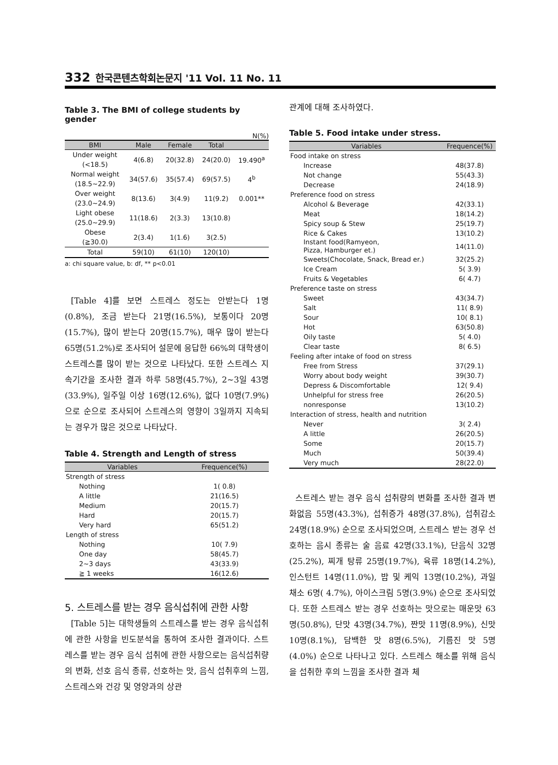332 한국콘텐츠학회논문지 '11 Vol. 11 No. 11
Table 3. The BMI of college students by gender
N(%)
| BMI | Male | Female | Total | |
| --- | --- | --- | --- | --- |
| Under weight (<18.5) | 4(6.8) | 20(32.8) | 24(20.0) | 19.490<sup>a</sup> |
| Normal weight (18.5~22.9) | 34(57.6) | 35(57.4) | 69(57.5) | 4<sup>b</sup> |
| Over weight (23.0~24.9) | 8(13.6) | 3(4.9) | 11(9.2) | 0.001** |
| Light obese (25.0~29.9) | 11(18.6) | 2(3.3) | 13(10.8) | |
| Obese (≧30.0) | 2(3.4) | 1(1.6) | 3(2.5) | |
| Total | 59(10) | 61(10) | 120(10) | |
a: chi square value, b: df, ** p<0.01
[Table 4]를 보면 스트레스 정도는 안받는다 1명(0.8%), 조금 받는다 21명(16.5%), 보통이다 20명(15.7%), 많이 받는다 20명(15.7%), 매우 많이 받는다 65명(51.2%)로 조사되어 설문에 응답한 66%의 대학생이 스트레스를 많이 받는 것으로 나타났다. 또한 스트레스 지속기간을 조사한 결과 하루 58명(45.7%), 2~3일 43명(33.9%), 일주일 이상 16명(12.6%), 없다 10명(7.9%)으로 순으로 조사되어 스트레스의 영향이 3일까지 지속되는 경우가 많은 것으로 나타났다.
Table 4. Strength and Length of stress
| Variables | Frequence(%) |
| --- | --- |
| Strength of stress | |
| Nothing | 1( 0.8) |
| A little | 21(16.5) |
| Medium | 20(15.7) |
| Hard | 20(15.7) |
| Very hard | 65(51.2) |
| Length of stress | |
| Nothing | 10( 7.9) |
| One day | 58(45.7) |
| 2~3 days | 43(33.9) |
| ≧ 1 weeks | 16(12.6) |
5. 스트레스를 받는 경우 음식섭취에 관한 사항
[Table 5]는 대학생들의 스트레스를 받는 경우 음식섭취에 관한 사항을 빈도분석을 통하여 조사한 결과이다. 스트레스를 받는 경우 음식 섭취에 관한 사항으로는 음식섭취량의 변화, 선호 음식 종류, 선호하는 맛, 음식 섭취후의 느낌, 스트레스와 건강 및 영양과의 상관
관계에 대해 조사하였다.
Table 5. Food intake under stress.
| Variables | Frequence(%) |
| --- | --- |
| Food intake on stress | |
| Increase | 48(37.8) |
| Not change | 55(43.3) |
| Decrease | 24(18.9) |
| Preference food on stress | |
| Alcohol & Beverage | 42(33.1) |
| Meat | 18(14.2) |
| Spicy soup & Stew | 25(19.7) |
| Rice & Cakes | 13(10.2) |
| Instant food(Ramyeon, Pizza, Hamburger et.) | 14(11.0) |
| Sweets(Chocolate, Snack, Bread er.) | 32(25.2) |
| Ice Cream | 5( 3.9) |
| Fruits & Vegetables | 6( 4.7) |
| Preference taste on stress | |
| Sweet | 43(34.7) |
| Salt | 11( 8.9) |
| Sour | 10( 8.1) |
| Hot | 63(50.8) |
| Oily taste | 5( 4.0) |
| Clear taste | 8( 6.5) |
| Feeling after intake of food on stress | |
| Free from Stress | 37(29.1) |
| Worry about body weight | 39(30.7) |
| Depress & Discomfortable | 12( 9.4) |
| Unhelpful for stress free | 26(20.5) |
| nonresponse | 13(10.2) |
| Interaction of stress, health and nutrition | |
| Never | 3( 2.4) |
| A little | 26(20.5) |
| Some | 20(15.7) |
| Much | 50(39.4) |
| Very much | 28(22.0) |
스트레스 받는 경우 음식 섭취량의 변화를 조사한 결과 변화없음 55명(43.3%), 섭취증가 48명(37.8%), 섭취감소 24명(18.9%) 순으로 조사되었으며, 스트레스 받는 경우 선호하는 음시 종류는 술 음료 42명(33.1%), 단음식 32명(25.2%), 찌개 탕류 25명(19.7%), 육류 18명(14.2%), 인스턴트 14명(11.0%), 밥 및 케익 13명(10.2%), 과일 채소 6명( 4.7%), 아이스크림 5명(3.9%) 순으로 조사되었다. 또한 스트레스 받는 경우 선호하는 맛으로는 매운맛 63명(50.8%), 단맛 43명(34.7%), 짠맛 11명(8.9%), 신맛 10명(8.1%), 담백한 맛 8명(6.5%), 기름진 맛 5명(4.0%) 순으로 나타나고 있다. 스트레스 해소를 위해 음식을 섭취한 후의 느낌을 조사한 결과 체